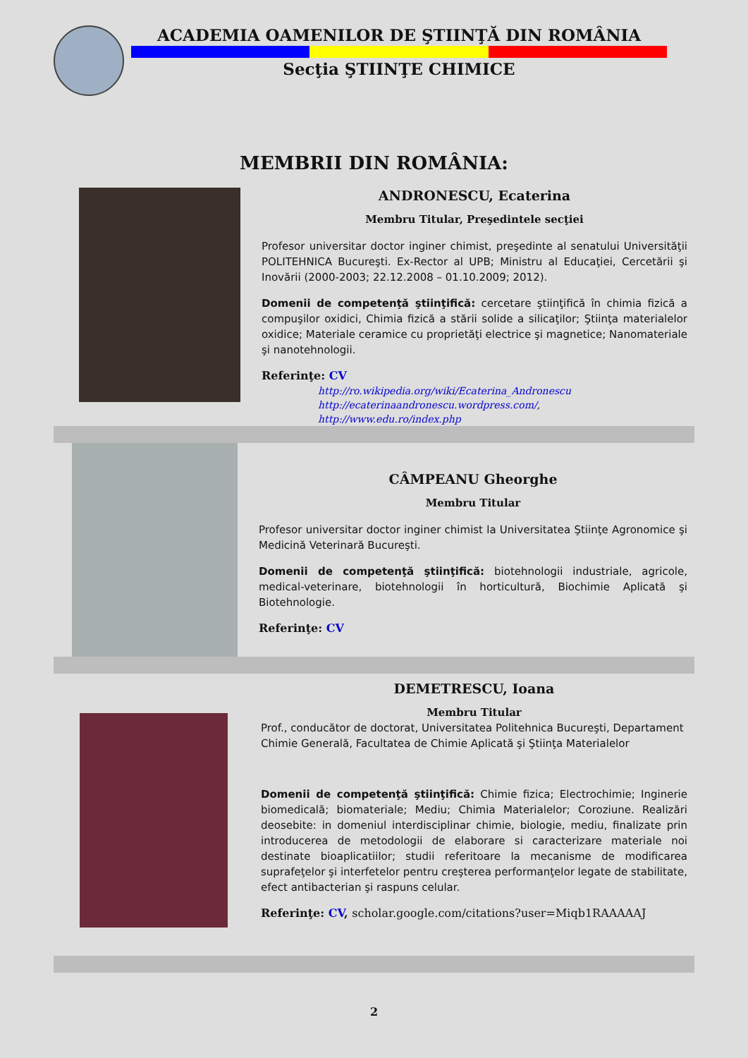ACADEMIA OAMENILOR DE ŞTIINŢĂ DIN ROMÂNIA
Secţia ŞTIINŢE CHIMICE
MEMBRII DIN ROMÂNIA:
ANDRONESCU, Ecaterina
Membru Titular, Preşedintele secţiei
Profesor universitar doctor inginer chimist, preşedinte al senatului Universităţii POLITEHNICA Bucureşti. Ex-Rector al UPB; Ministru al Educaţiei, Cercetării şi Inovării (2000-2003; 22.12.2008 – 01.10.2009; 2012).
Domenii de competenţă ştiinţifică: cercetare ştiinţifică în chimia fizică a compuşilor oxidici, Chimia fizică a stării solide a silicaţilor; Ştiinţa materialelor oxidice; Materiale ceramice cu proprietăţi electrice şi magnetice; Nanomateriale şi nanotehnologii.
Referinţe: CV
http://ro.wikipedia.org/wiki/Ecaterina_Andronescu
http://ecaterinaandronescu.wordpress.com/,
http://www.edu.ro/index.php
CÂMPEANU Gheorghe
Membru Titular
Profesor universitar doctor inginer chimist la Universitatea Ştiinţe Agronomice şi Medicină Veterinară Bucureşti.
Domenii de competenţă ştiinţifică: biotehnologii industriale, agricole, medical-veterinare, biotehnologii în horticultură, Biochimie Aplicată şi Biotehnologie.
Referinţe: CV
DEMETRESCU, Ioana
Membru Titular
Prof., conducător de doctorat, Universitatea Politehnica Bucureşti, Departament Chimie Generală, Facultatea de Chimie Aplicată şi Ştiinţa Materialelor
Domenii de competenţă ştiinţifică: Chimie fizica; Electrochimie; Inginerie biomedicală; biomateriale; Mediu; Chimia Materialelor; Coroziune. Realizări deosebite: in domeniul interdisciplinar chimie, biologie, mediu, finalizate prin introducerea de metodologii de elaborare si caracterizare materiale noi destinate bioaplicatiilor; studii referitoare la mecanisme de modificarea suprafeţelor şi interfetelor pentru creşterea performanţelor legate de stabilitate, efect antibacterian şi raspuns celular.
Referinţe: CV, scholar.google.com/citations?user=Miqb1RAAAAAJ
2